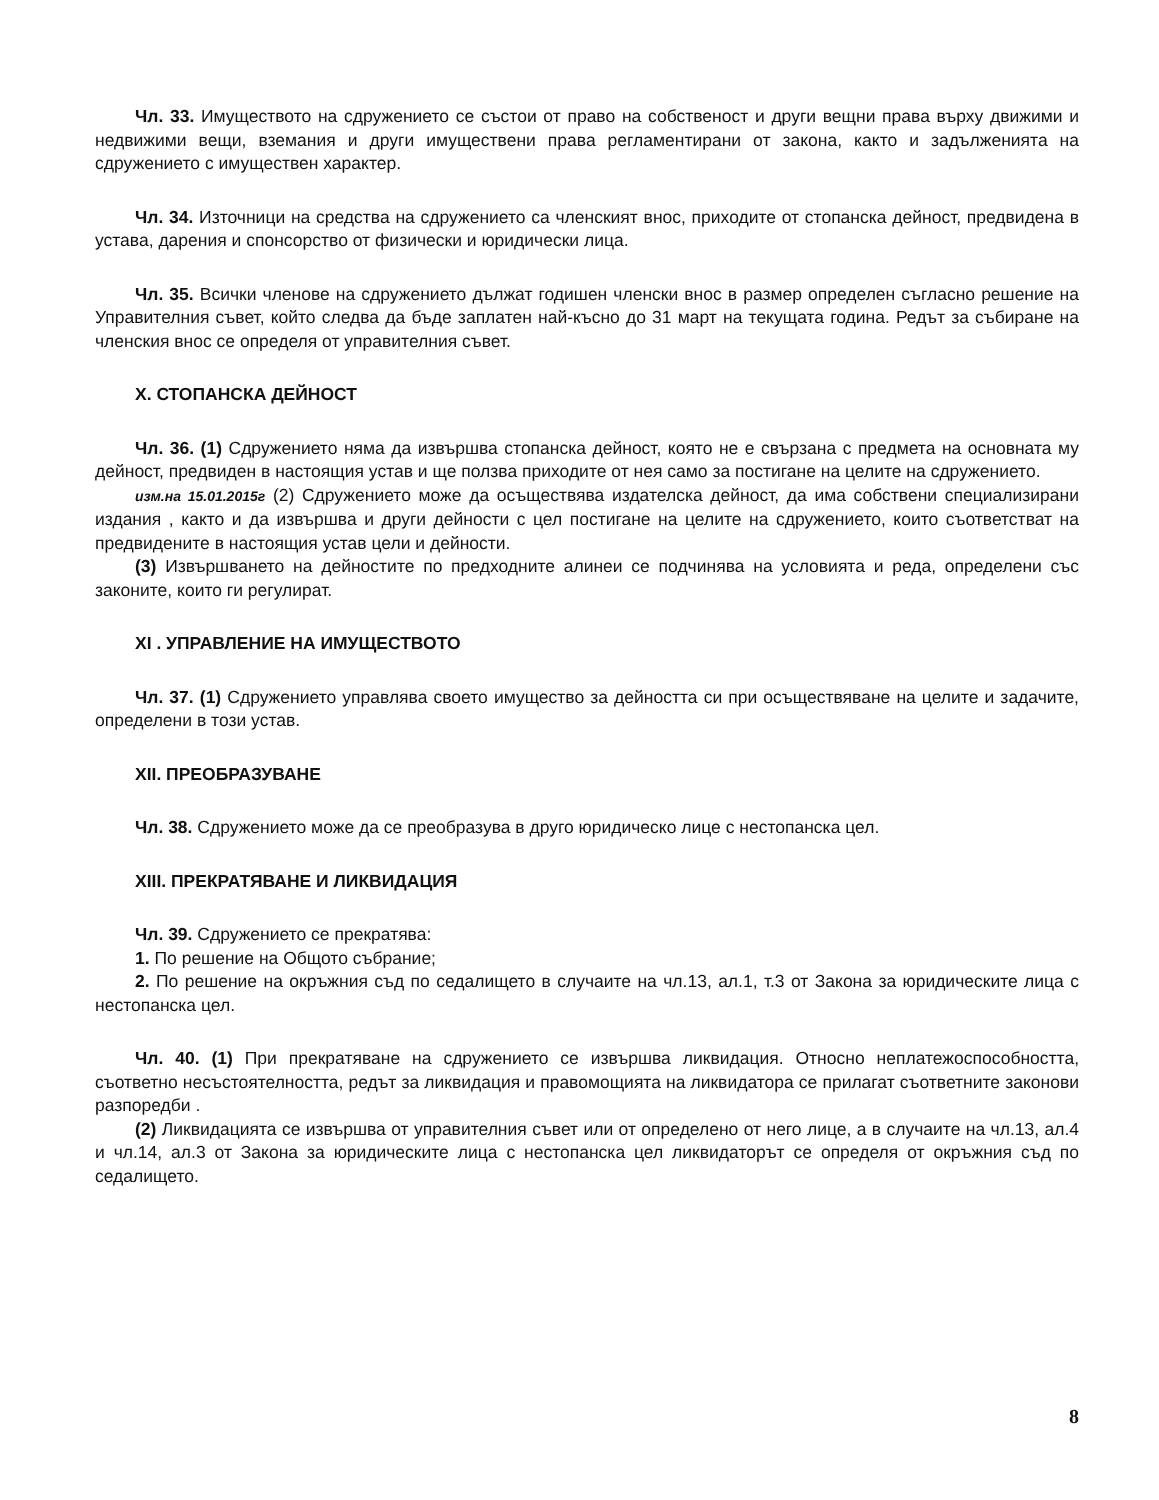Чл. 33. Имуществото на сдружението се състои от право на собственост и други вещни права върху движими и недвижими вещи, вземания и други имуществени права регламентирани от закона, както и задълженията на сдружението с имуществен характер.
Чл. 34. Източници на средства на сдружението са членският внос, приходите от стопанска дейност, предвидена в устава, дарения и спонсорство от физически и юридически лица.
Чл. 35. Всички членове на сдружението дължат годишен членски внос в размер определен съгласно решение на Управителния съвет, който следва да бъде заплатен най-късно до 31 март на текущата година. Редът за събиране на членския внос се определя от управителния съвет.
X. СТОПАНСКА ДЕЙНОСТ
Чл. 36. (1) Сдружението няма да извършва стопанска дейност, която не е свързана с предмета на основната му дейност, предвиден в настоящия устав и ще ползва приходите от нея само за постигане на целите на сдружението.
изм.на 15.01.2015г (2) Сдружението може да осъществява издателска дейност, да има собствени специализирани издания , както и да извършва и други дейности с цел постигане на целите на сдружението, които съответстват на предвидените в настоящия устав цели и дейности.
(3) Извършването на дейностите по предходните алинеи се подчинява на условията и реда, определени със законите, които ги регулират.
XI . УПРАВЛЕНИЕ НА ИМУЩЕСТВОТО
Чл. 37. (1) Сдружението управлява своето имущество за дейността си при осъществяване на целите и задачите, определени в този устав.
XII. ПРЕОБРАЗУВАНЕ
Чл. 38. Сдружението може да се преобразува в друго юридическо лице с нестопанска цел.
XIII. ПРЕКРАТЯВАНЕ И ЛИКВИДАЦИЯ
Чл. 39. Сдружението се прекратява:
1. По решение на Общото събрание;
2. По решение на окръжния съд по седалището в случаите на чл.13, ал.1, т.3 от Закона за юридическите лица с нестопанска цел.
Чл. 40. (1) При прекратяване на сдружението се извършва ликвидация. Относно неплатежоспособността, съответно несъстоятелността, редът за ликвидация и правомощията на ликвидатора се прилагат съответните законови разпоредби .
(2) Ликвидацията се извършва от управителния съвет или от определено от него лице, а в случаите на чл.13, ал.4 и чл.14, ал.3 от Закона за юридическите лица с нестопанска цел ликвидаторът се определя от окръжния съд по седалището.
8